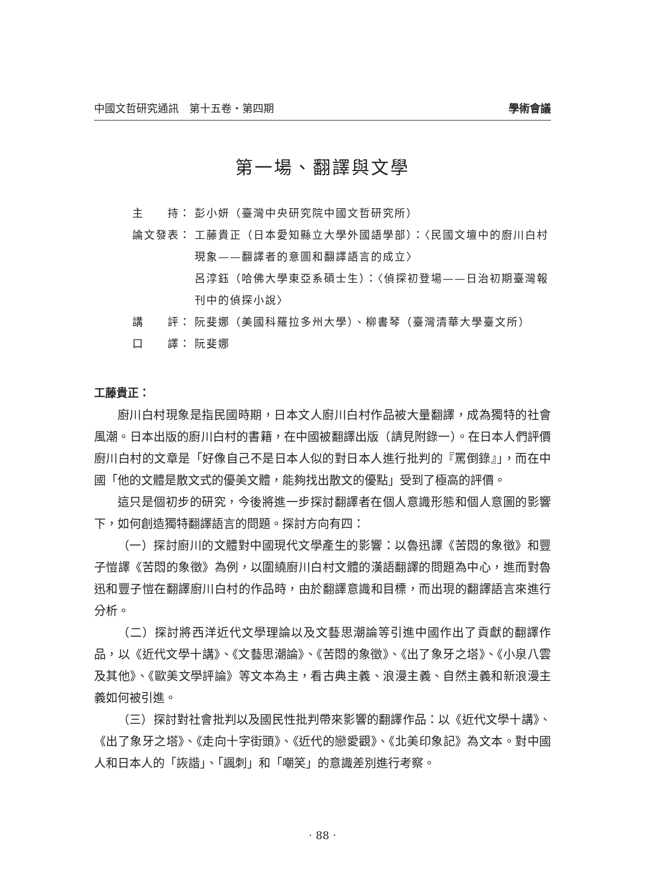中國文哲研究通訊　第十五卷‧第四期 學術會議
第一場、翻譯與文學
主　　持： 彭小妍（臺灣中央研究院中國文哲研究所）
論文發表： 工藤貴正（日本愛知縣立大學外國語學部）：〈民國文壇中的廚川白村現象——翻譯者的意圖和翻譯語言的成立〉
呂淳鈺（哈佛大學東亞系碩士生）：〈偵探初登場——日治初期臺灣報刊中的偵探小說〉
講　　評： 阮斐娜（美國科羅拉多州大學）、柳書琴（臺灣清華大學臺文所）
口　　譯： 阮斐娜
工藤貴正：
廚川白村現象是指民國時期，日本文人廚川白村作品被大量翻譯，成為獨特的社會風潮。日本出版的廚川白村的書籍，在中國被翻譯出版（請見附錄一）。在日本人們評價廚川白村的文章是「好像自己不是日本人似的對日本人進行批判的『罵倒錄』」，而在中國「他的文體是散文式的優美文體，能夠找出散文的優點」受到了極高的評價。
這只是個初步的研究，今後將進一步探討翻譯者在個人意識形態和個人意圖的影響下，如何創造獨特翻譯語言的問題。探討方向有四：
（一）探討廚川的文體對中國現代文學產生的影響：以魯迅譯《苦悶的象徵》和豐子愷譯《苦悶的象徵》為例，以圍繞廚川白村文體的漢語翻譯的問題為中心，進而對魯迅和豐子愷在翻譯廚川白村的作品時，由於翻譯意識和目標，而出現的翻譯語言來進行分析。
（二）探討將西洋近代文學理論以及文藝思潮論等引進中國作出了貢獻的翻譯作品，以《近代文學十講》、《文藝思潮論》、《苦悶的象徵》、《出了象牙之塔》、《小泉八雲及其他》、《歐美文學評論》等文本為主，看古典主義、浪漫主義、自然主義和新浪漫主義如何被引進。
（三）探討對社會批判以及國民性批判帶來影響的翻譯作品：以《近代文學十講》、《出了象牙之塔》、《走向十字街頭》、《近代的戀愛觀》、《北美印象記》為文本。對中國人和日本人的「詼諧」、「諷刺」和「嘲笑」的意識差別進行考察。
‧ 88 ‧